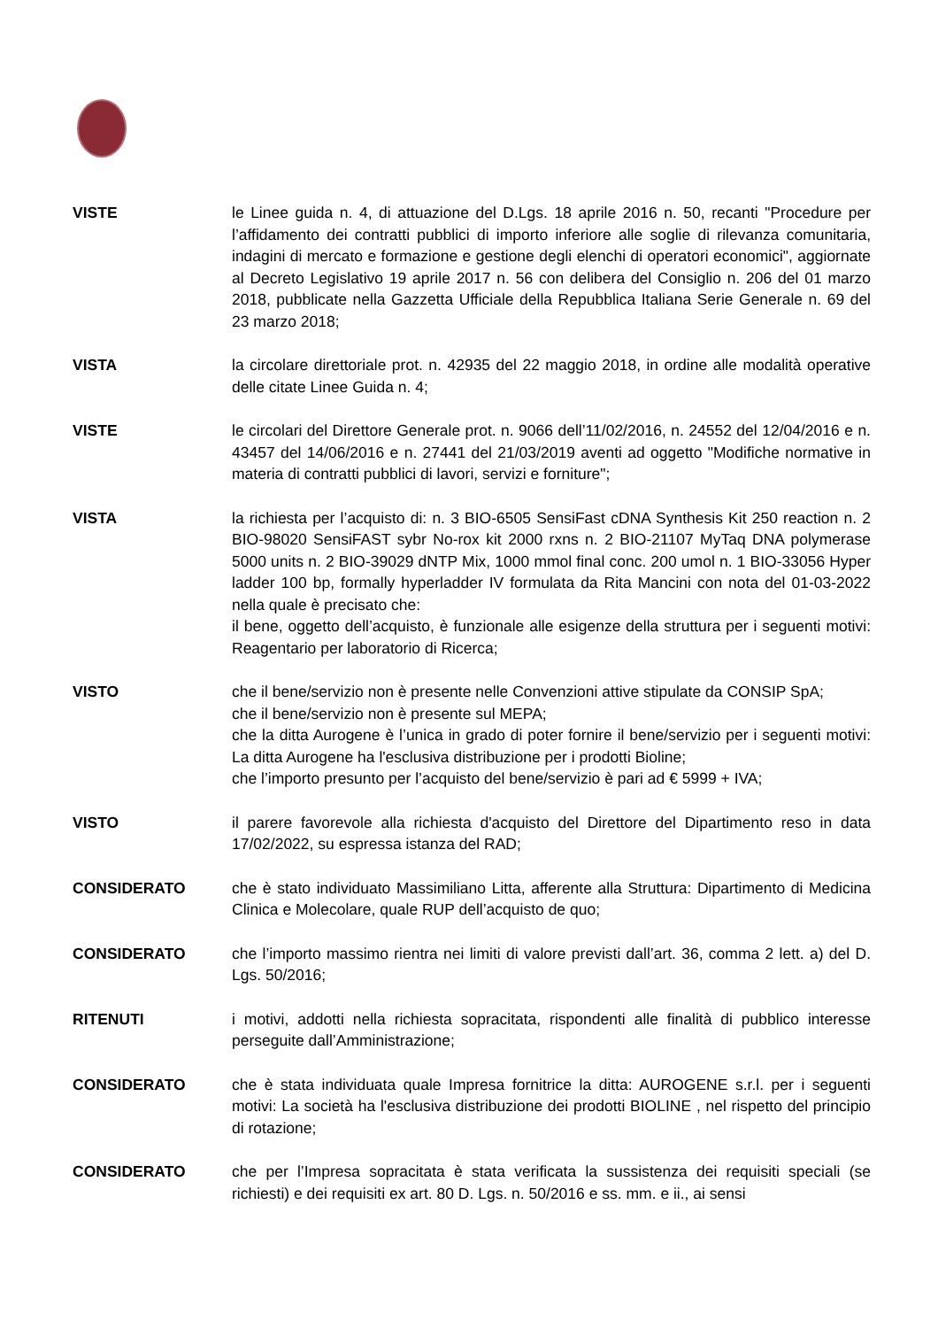VISTE le Linee guida n. 4, di attuazione del D.Lgs. 18 aprile 2016 n. 50, recanti "Procedure per l’affidamento dei contratti pubblici di importo inferiore alle soglie di rilevanza comunitaria, indagini di mercato e formazione e gestione degli elenchi di operatori economici", aggiornate al Decreto Legislativo 19 aprile 2017 n. 56 con delibera del Consiglio n. 206 del 01 marzo 2018, pubblicate nella Gazzetta Ufficiale della Repubblica Italiana Serie Generale n. 69 del 23 marzo 2018;
VISTA la circolare direttoriale prot. n. 42935 del 22 maggio 2018, in ordine alle modalità operative delle citate Linee Guida n. 4;
VISTE le circolari del Direttore Generale prot. n. 9066 dell’11/02/2016, n. 24552 del 12/04/2016 e n. 43457 del 14/06/2016 e n. 27441 del 21/03/2019 aventi ad oggetto "Modifiche normative in materia di contratti pubblici di lavori, servizi e forniture";
VISTA la richiesta per l’acquisto di: n. 3 BIO-6505 SensiFast cDNA Synthesis Kit 250 reaction n. 2 BIO-98020 SensiFAST sybr No-rox kit 2000 rxns n. 2 BIO-21107 MyTaq DNA polymerase 5000 units n. 2 BIO-39029 dNTP Mix, 1000 mmol final conc. 200 umol n. 1 BIO-33056 Hyper ladder 100 bp, formally hyperladder IV formulata da Rita Mancini con nota del 01-03-2022 nella quale è precisato che:
il bene, oggetto dell’acquisto, è funzionale alle esigenze della struttura per i seguenti motivi: Reagentario per laboratorio di Ricerca;
VISTO che il bene/servizio non è presente nelle Convenzioni attive stipulate da CONSIP SpA;
che il bene/servizio non è presente sul MEPA;
che la ditta Aurogene è l’unica in grado di poter fornire il bene/servizio per i seguenti motivi: La ditta Aurogene ha l'esclusiva distribuzione per i prodotti Bioline;
che l’importo presunto per l’acquisto del bene/servizio è pari ad € 5999 + IVA;
VISTO il parere favorevole alla richiesta d'acquisto del Direttore del Dipartimento reso in data 17/02/2022, su espressa istanza del RAD;
CONSIDERATO che è stato individuato Massimiliano Litta, afferente alla Struttura: Dipartimento di Medicina Clinica e Molecolare, quale RUP dell’acquisto de quo;
CONSIDERATO che l’importo massimo rientra nei limiti di valore previsti dall’art. 36, comma 2 lett. a) del D. Lgs. 50/2016;
RITENUTI i motivi, addotti nella richiesta sopracitata, rispondenti alle finalità di pubblico interesse perseguite dall’Amministrazione;
CONSIDERATO che è stata individuata quale Impresa fornitrice la ditta: AUROGENE s.r.l. per i seguenti motivi: La società ha l'esclusiva distribuzione dei prodotti BIOLINE , nel rispetto del principio di rotazione;
CONSIDERATO che per l’Impresa sopracitata è stata verificata la sussistenza dei requisiti speciali (se richiesti) e dei requisiti ex art. 80 D. Lgs. n. 50/2016 e ss. mm. e ii., ai sensi